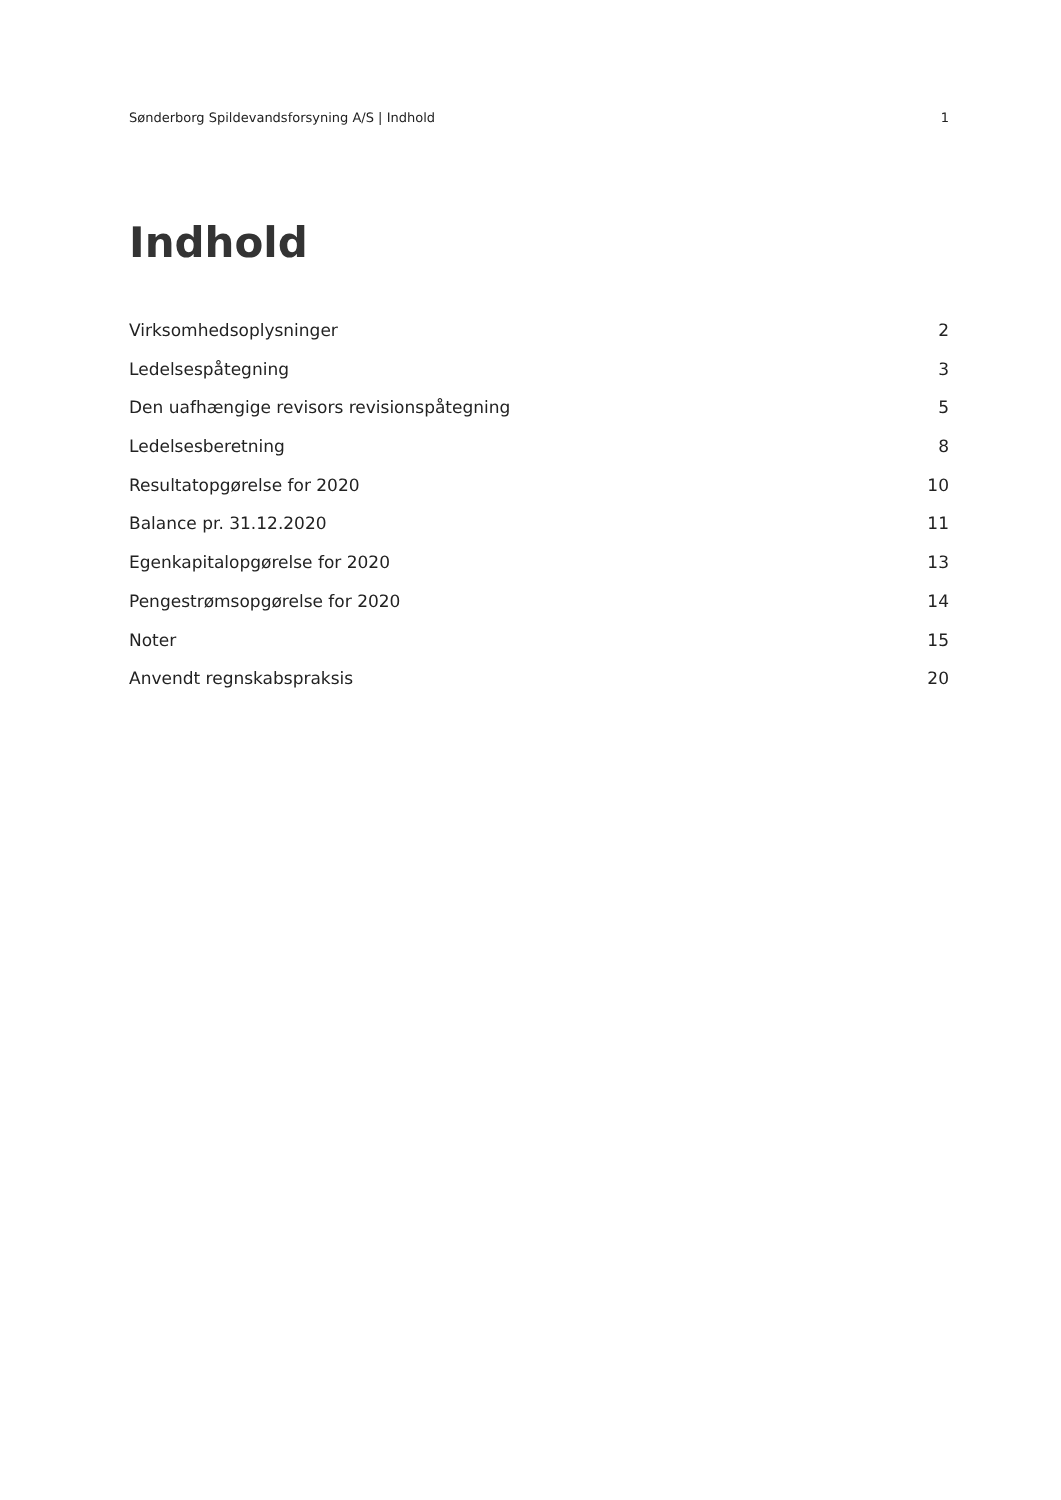Sønderborg Spildevandsforsyning A/S | Indhold 1
Indhold
Virksomhedsoplysninger 2
Ledelsespåtegning 3
Den uafhængige revisors revisionspåtegning 5
Ledelsesberetning 8
Resultatopgørelse for 2020 10
Balance pr. 31.12.2020 11
Egenkapitalopgørelse for 2020 13
Pengestrømsopgørelse for 2020 14
Noter 15
Anvendt regnskabspraksis 20